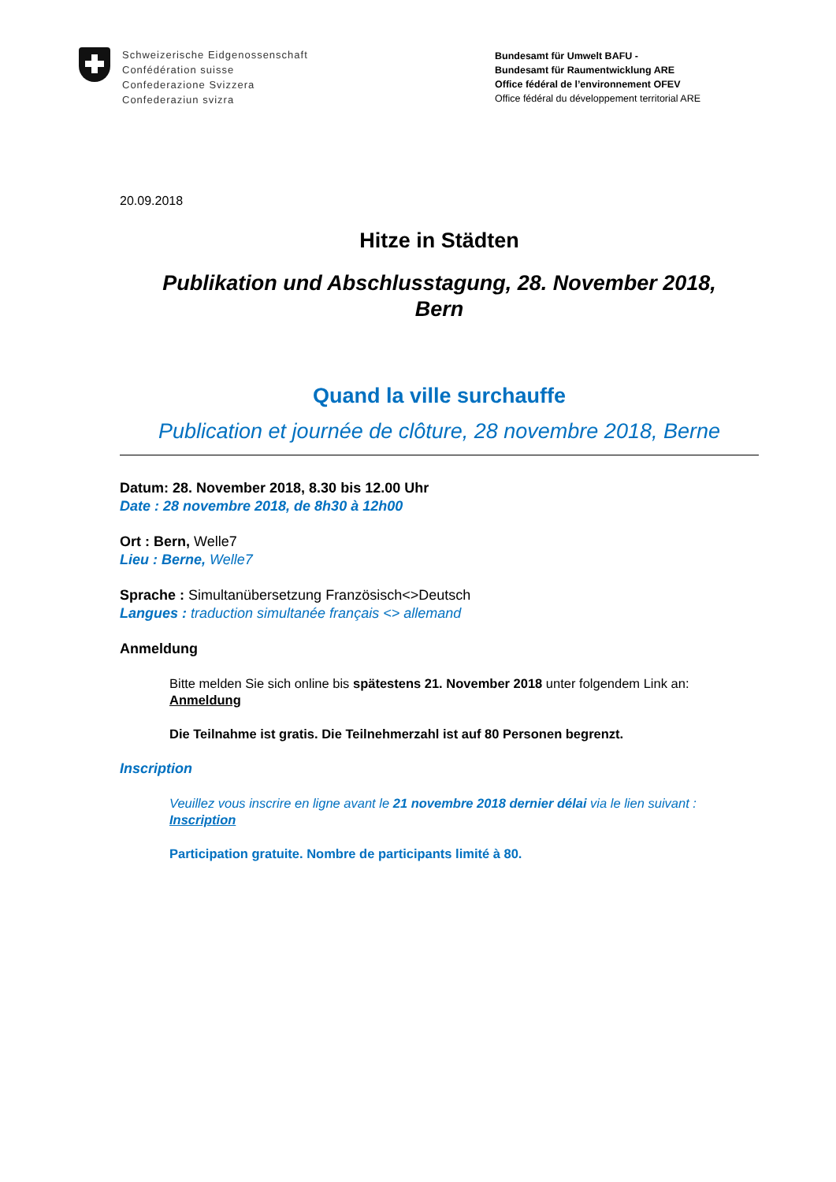Schweizerische Eidgenossenschaft
Confédération suisse
Confederazione Svizzera
Confederaziun svizra
Bundesamt für Umwelt BAFU -
Bundesamt für Raumentwicklung ARE
Office fédéral de l’environnement OFEV
Office fédéral du développement territorial ARE
20.09.2018
Hitze in Städten
Publikation und Abschlusstagung, 28. November 2018,
Bern
Quand la ville surchauffe
Publication et journée de clôture, 28 novembre 2018, Berne
Datum: 28. November 2018, 8.30 bis 12.00 Uhr
Date : 28 novembre 2018, de 8h30 à 12h00
Ort : Bern, Welle7
Lieu : Berne, Welle7
Sprache : Simultanübersetzung Französisch<>Deutsch
Langues : traduction simultanée français <> allemand
Anmeldung
Bitte melden Sie sich online bis spätestens 21. November 2018 unter folgendem Link an:
Anmeldung
Die Teilnahme ist gratis. Die Teilnehmerzahl ist auf 80 Personen begrenzt.
Inscription
Veuillez vous inscrire en ligne avant le 21 novembre 2018 dernier délai via le lien suivant :
Inscription
Participation gratuite. Nombre de participants limité à 80.